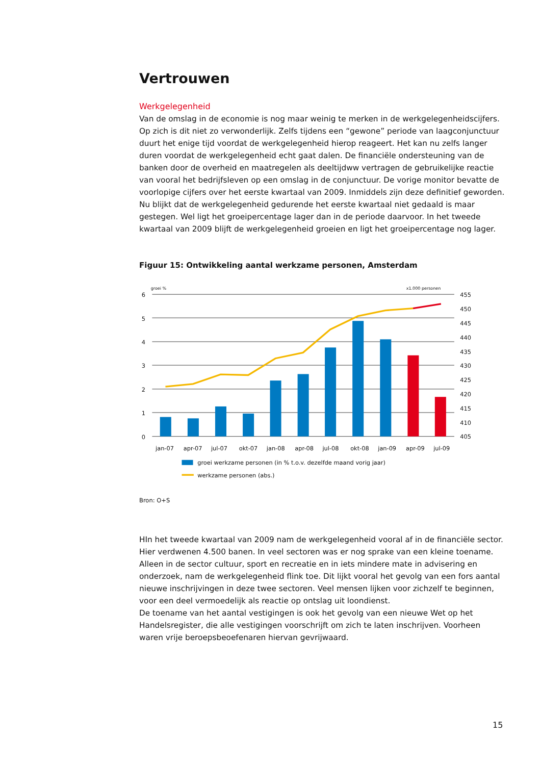Vertrouwen
Werkgelegenheid
Van de omslag in de economie is nog maar weinig te merken in de werkgelegenheidscijfers. Op zich is dit niet zo verwonderlijk. Zelfs tijdens een “gewone” periode van laagconjunctuur duurt het enige tijd voordat de werkgelegenheid hierop reageert. Het kan nu zelfs langer duren voordat de werkgelegenheid echt gaat dalen. De financiële ondersteuning van de banken door de overheid en maatregelen als deeltijdww vertragen de gebruikelijke reactie van vooral het bedrijfsleven op een omslag in de conjunctuur. De vorige monitor bevatte de voorlopige cijfers over het eerste kwartaal van 2009. Inmiddels zijn deze definitief geworden. Nu blijkt dat de werkgelegenheid gedurende het eerste kwartaal niet gedaald is maar gestegen. Wel ligt het groeipercentage lager dan in de periode daarvoor. In het tweede kwartaal van 2009 blijft de werkgelegenheid groeien en ligt het groeipercentage nog lager.
Figuur 15: Ontwikkeling aantal werkzame personen, Amsterdam
groei %
x1.000 personen
6
5
4
3
2
1
0
455
450
445
440
435
430
425
420
415
410
405
jan-07
apr-07
jul-07
okt-07
jan-08
apr-08
jul-08
okt-08
jan-09
apr-09
jul-09
groei werkzame personen (in % t.o.v. dezelfde maand vorig jaar)
werkzame personen (abs.)
Bron: O+S
HIn het tweede kwartaal van 2009 nam de werkgelegenheid vooral af in de financiële sector. Hier verdwenen 4.500 banen. In veel sectoren was er nog sprake van een kleine toename. Alleen in de sector cultuur, sport en recreatie en in iets mindere mate in advisering en onderzoek, nam de werkgelegenheid flink toe. Dit lijkt vooral het gevolg van een fors aantal nieuwe inschrijvingen in deze twee sectoren. Veel mensen lijken voor zichzelf te beginnen, voor een deel vermoedelijk als reactie op ontslag uit loondienst.
De toename van het aantal vestigingen is ook het gevolg van een nieuwe Wet op het Handelsregister, die alle vestigingen voorschrijft om zich te laten inschrijven. Voorheen waren vrije beroepsbeoefenaren hiervan gevrijwaard.
15